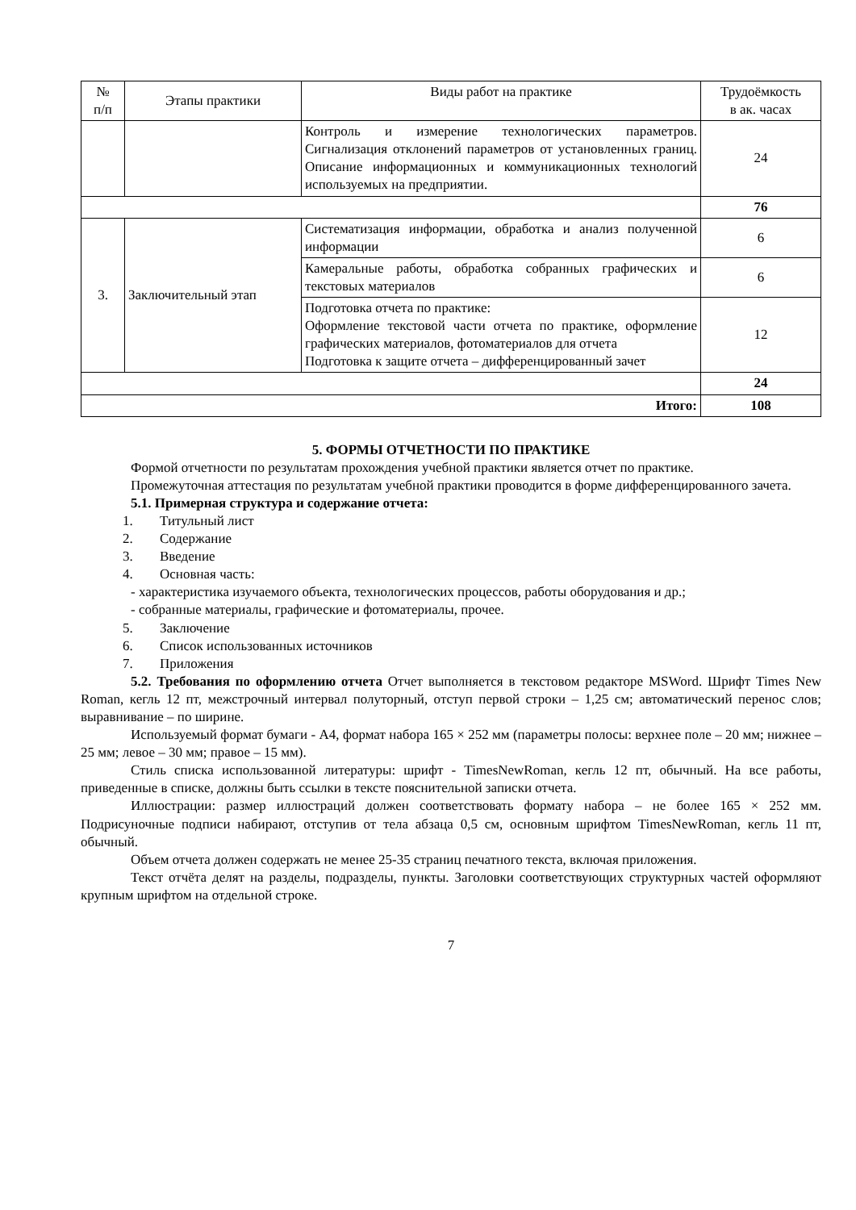| № п/п | Этапы практики | Виды работ на практике | Трудоёмкость в ак. часах |
| --- | --- | --- | --- |
| | | Контроль и измерение технологических параметров. Сигнализация отклонений параметров от установленных границ. Описание информационных и коммуникационных технологий используемых на предприятии. | 24 |
| | | | 76 |
| 3. | Заключительный этап | Систематизация информации, обработка и анализ полученной информации | 6 |
| | | Камеральные работы, обработка собранных графических и текстовых материалов | 6 |
| | | Подготовка отчета по практике: Оформление текстовой части отчета по практике, оформление графических материалов, фотоматериалов для отчета Подготовка к защите отчета – дифференцированный зачет | 12 |
| | | | 24 |
| Итого: | | | 108 |
5. ФОРМЫ ОТЧЕТНОСТИ ПО ПРАКТИКЕ
Формой отчетности по результатам прохождения учебной практики является отчет по практике.
Промежуточная аттестация по результатам учебной практики проводится в форме дифференцированного зачета.
5.1. Примерная структура и содержание отчета:
1. Титульный лист
2. Содержание
3. Введение
4. Основная часть:
- характеристика изучаемого объекта, технологических процессов, работы оборудования и др.;
- собранные материалы, графические и фотоматериалы, прочее.
5. Заключение
6. Список использованных источников
7. Приложения
5.2. Требования по оформлению отчета Отчет выполняется в текстовом редакторе MSWord. Шрифт Times New Roman, кегль 12 пт, межстрочный интервал полуторный, отступ первой строки – 1,25 см; автоматический перенос слов; выравнивание – по ширине.
Используемый формат бумаги - А4, формат набора 165 × 252 мм (параметры полосы: верхнее поле – 20 мм; нижнее – 25 мм; левое – 30 мм; правое – 15 мм).
Стиль списка использованной литературы: шрифт - TimesNewRoman, кегль 12 пт, обычный. На все работы, приведенные в списке, должны быть ссылки в тексте пояснительной записки отчета.
Иллюстрации: размер иллюстраций должен соответствовать формату набора – не более 165 × 252 мм. Подрисуночные подписи набирают, отступив от тела абзаца 0,5 см, основным шрифтом TimesNewRoman, кегль 11 пт, обычный.
Объем отчета должен содержать не менее 25-35 страниц печатного текста, включая приложения.
Текст отчёта делят на разделы, подразделы, пункты. Заголовки соответствующих структурных частей оформляют крупным шрифтом на отдельной строке.
7